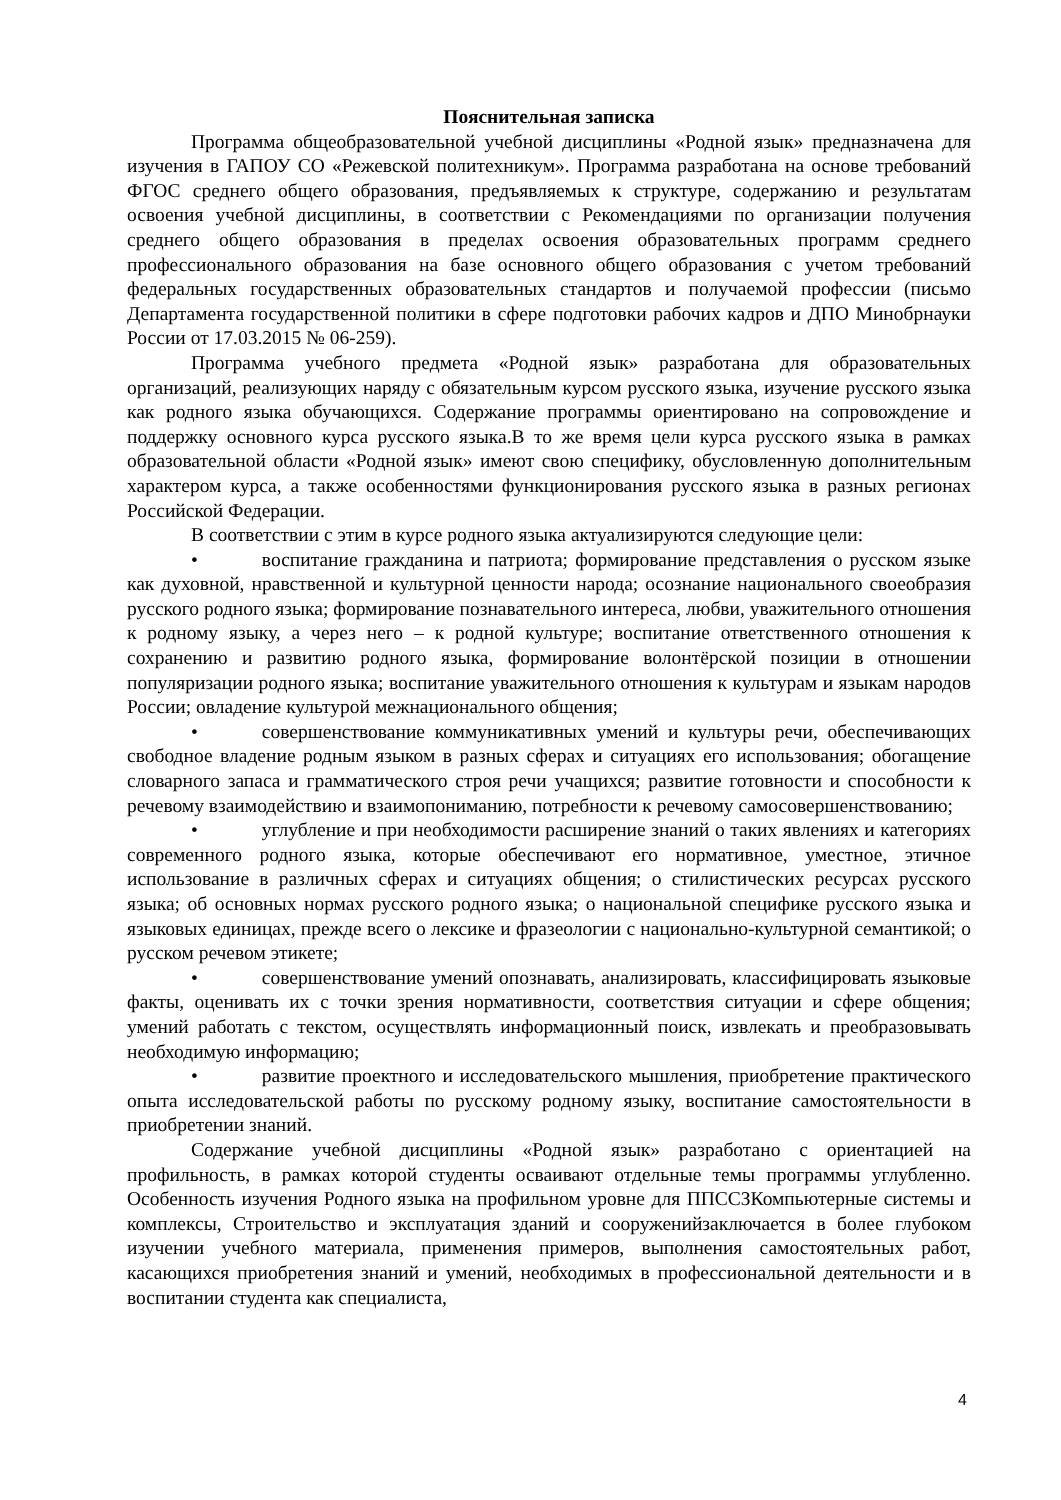Пояснительная записка
Программа общеобразовательной учебной дисциплины «Родной язык» предназначена для изучения в ГАПОУ СО «Режевской политехникум». Программа разработана на основе требований ФГОС среднего общего образования, предъявляемых к структуре, содержанию и результатам освоения учебной дисциплины, в соответствии с Рекомендациями по организации получения среднего общего образования в пределах освоения образовательных программ среднего профессионального образования на базе основного общего образования с учетом требований федеральных государственных образовательных стандартов и получаемой профессии (письмо Департамента государственной политики в сфере подготовки рабочих кадров и ДПО Минобрнауки России от 17.03.2015 № 06-259).
Программа учебного предмета «Родной язык» разработана для образовательных организаций, реализующих наряду с обязательным курсом русского языка, изучение русского языка как родного языка обучающихся. Содержание программы ориентировано на сопровождение и поддержку основного курса русского языка.В то же время цели курса русского языка в рамках образовательной области «Родной язык» имеют свою специфику, обусловленную дополнительным характером курса, а также особенностями функционирования русского языка в разных регионах Российской Федерации.
В соответствии с этим в курсе родного языка актуализируются следующие цели:
• воспитание гражданина и патриота; формирование представления о русском языке как духовной, нравственной и культурной ценности народа; осознание национального своеобразия русского родного языка; формирование познавательного интереса, любви, уважительного отношения к родному языку, а через него – к родной культуре; воспитание ответственного отношения к сохранению и развитию родного языка, формирование волонтёрской позиции в отношении популяризации родного языка; воспитание уважительного отношения к культурам и языкам народов России; овладение культурой межнационального общения;
• совершенствование коммуникативных умений и культуры речи, обеспечивающих свободное владение родным языком в разных сферах и ситуациях его использования; обогащение словарного запаса и грамматического строя речи учащихся; развитие готовности и способности к речевому взаимодействию и взаимопониманию, потребности к речевому самосовершенствованию;
• углубление и при необходимости расширение знаний о таких явлениях и категориях современного родного языка, которые обеспечивают его нормативное, уместное, этичное использование в различных сферах и ситуациях общения; о стилистических ресурсах русского языка; об основных нормах русского родного языка; о национальной специфике русского языка и языковых единицах, прежде всего о лексике и фразеологии с национально-культурной семантикой; о русском речевом этикете;
• совершенствование умений опознавать, анализировать, классифицировать языковые факты, оценивать их с точки зрения нормативности, соответствия ситуации и сфере общения; умений работать с текстом, осуществлять информационный поиск, извлекать и преобразовывать необходимую информацию;
• развитие проектного и исследовательского мышления, приобретение практического опыта исследовательской работы по русскому родному языку, воспитание самостоятельности в приобретении знаний.
Содержание учебной дисциплины «Родной язык» разработано с ориентацией на профильность, в рамках которой студенты осваивают отдельные темы программы углубленно. Особенность изучения Родного языка на профильном уровне для ППССЗКомпьютерные системы и комплексы, Строительство и эксплуатация зданий и сооруженийзаключается в более глубоком изучении учебного материала, применения примеров, выполнения самостоятельных работ, касающихся приобретения знаний и умений, необходимых в профессиональной деятельности и в воспитании студента как специалиста,
4